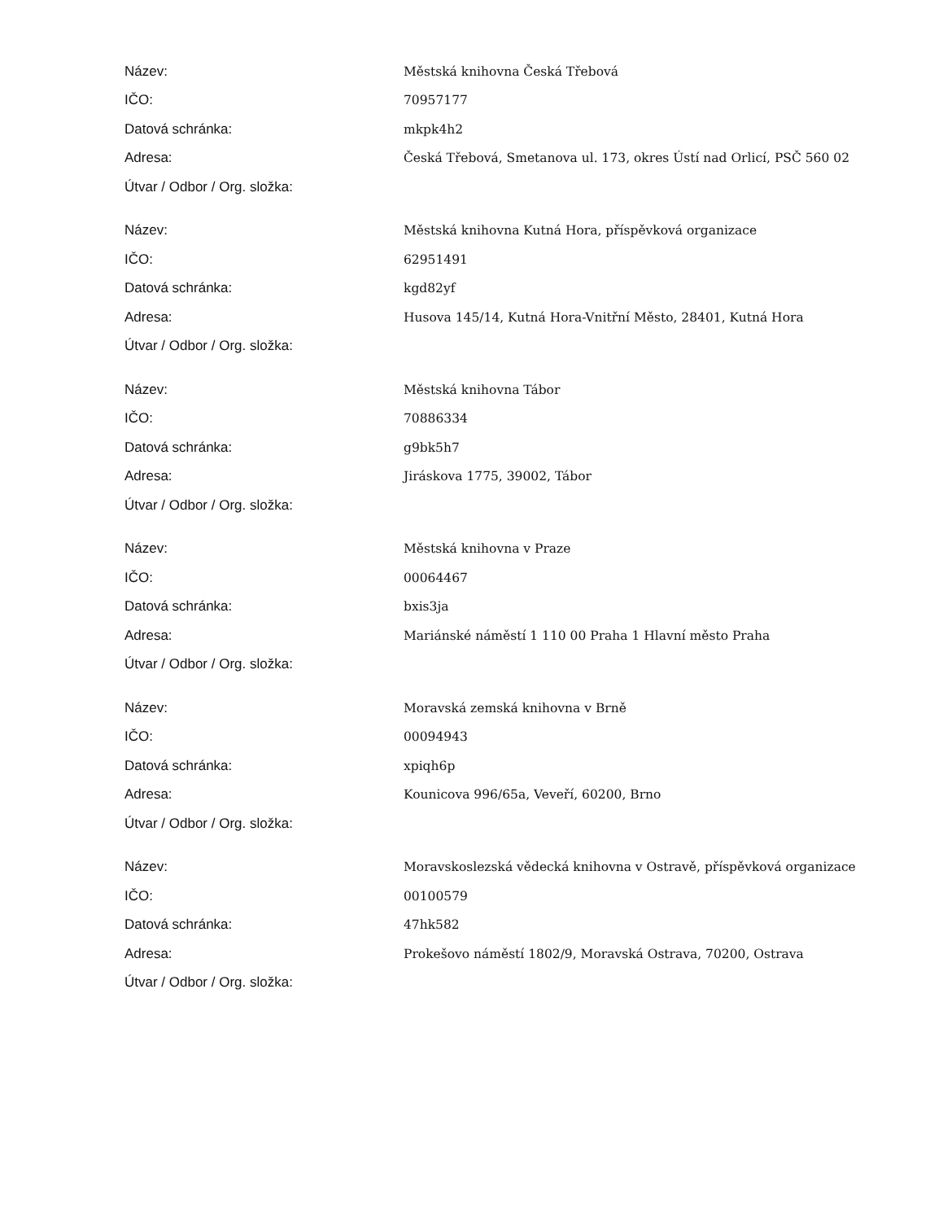| Název: | Městská knihovna Česká Třebová |
| IČO: | 70957177 |
| Datová schránka: | mkpk4h2 |
| Adresa: | Česká Třebová, Smetanova ul. 173, okres Ústí nad Orlicí, PSČ 560 02 |
| Útvar / Odbor / Org. složka: | |
| Název: | Městská knihovna Kutná Hora, příspěvková organizace |
| IČO: | 62951491 |
| Datová schránka: | kgd82yf |
| Adresa: | Husova 145/14, Kutná Hora-Vnitřní Město, 28401, Kutná Hora |
| Útvar / Odbor / Org. složka: | |
| Název: | Městská knihovna Tábor |
| IČO: | 70886334 |
| Datová schránka: | g9bk5h7 |
| Adresa: | Jiráskova 1775, 39002, Tábor |
| Útvar / Odbor / Org. složka: | |
| Název: | Městská knihovna v Praze |
| IČO: | 00064467 |
| Datová schránka: | bxis3ja |
| Adresa: | Mariánské náměstí 1 110 00 Praha 1 Hlavní město Praha |
| Útvar / Odbor / Org. složka: | |
| Název: | Moravská zemská knihovna v Brně |
| IČO: | 00094943 |
| Datová schránka: | xpiqh6p |
| Adresa: | Kounicova 996/65a, Veveří, 60200, Brno |
| Útvar / Odbor / Org. složka: | |
| Název: | Moravskoslezská vědecká knihovna v Ostravě, příspěvková organizace |
| IČO: | 00100579 |
| Datová schránka: | 47hk582 |
| Adresa: | Prokešovo náměstí 1802/9, Moravská Ostrava, 70200, Ostrava |
| Útvar / Odbor / Org. složka: | |